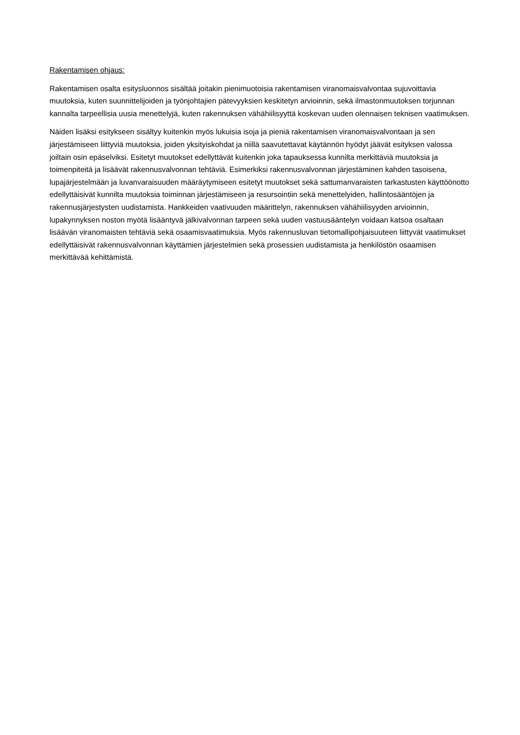Rakentamisen ohjaus:
Rakentamisen osalta esitysluonnos sisältää joitakin pienimuotoisia rakentamisen viranomaisvalvontaa sujuvoittavia muutoksia, kuten suunnittelijoiden ja työnjohtajien pätevyyksien keskitetyn arvioinnin, sekä ilmastonmuutoksen torjunnan kannalta tarpeellisia uusia menettelyjä, kuten rakennuksen vähähiilisyyttä koskevan uuden olennaisen teknisen vaatimuksen.
Näiden lisäksi esitykseen sisältyy kuitenkin myös lukuisia isoja ja pieniä rakentamisen viranomaisvalvontaan ja sen järjestämiseen liittyviä muutoksia, joiden yksityiskohdat ja niillä saavutettavat käytännön hyödyt jäävät esityksen valossa joiltain osin epäselviksi. Esitetyt muutokset edellyttävät kuitenkin joka tapauksessa kunnilta merkittäviä muutoksia ja toimenpiteitä ja lisäävät rakennusvalvonnan tehtäviä. Esimerkiksi rakennusvalvonnan järjestäminen kahden tasoisena, lupajärjestelmään ja luvanvaraisuuden määräytymiseen esitetyt muutokset sekä sattumanvaraisten tarkastusten käyttöönotto edellyttäisivät kunnilta muutoksia toiminnan järjestämiseen ja resursointiin sekä menettelyiden, hallintosääntöjen ja rakennusjärjestysten uudistamista. Hankkeiden vaativuuden määrittelyn, rakennuksen vähähiilisyyden arvioinnin, lupakynnyksen noston myötä lisääntyvä jälkivalvonnan tarpeen sekä uuden vastuusääntelyn voidaan katsoa osaltaan lisäävän viranomaisten tehtäviä sekä osaamisvaatimuksia. Myös rakennusluvan tietomallipohjaisuuteen liittyvät vaatimukset edellyttäisivät rakennusvalvonnan käyttämien järjestelmien sekä prosessien uudistamista ja henkilöstön osaamisen merkittävää kehittämistä.